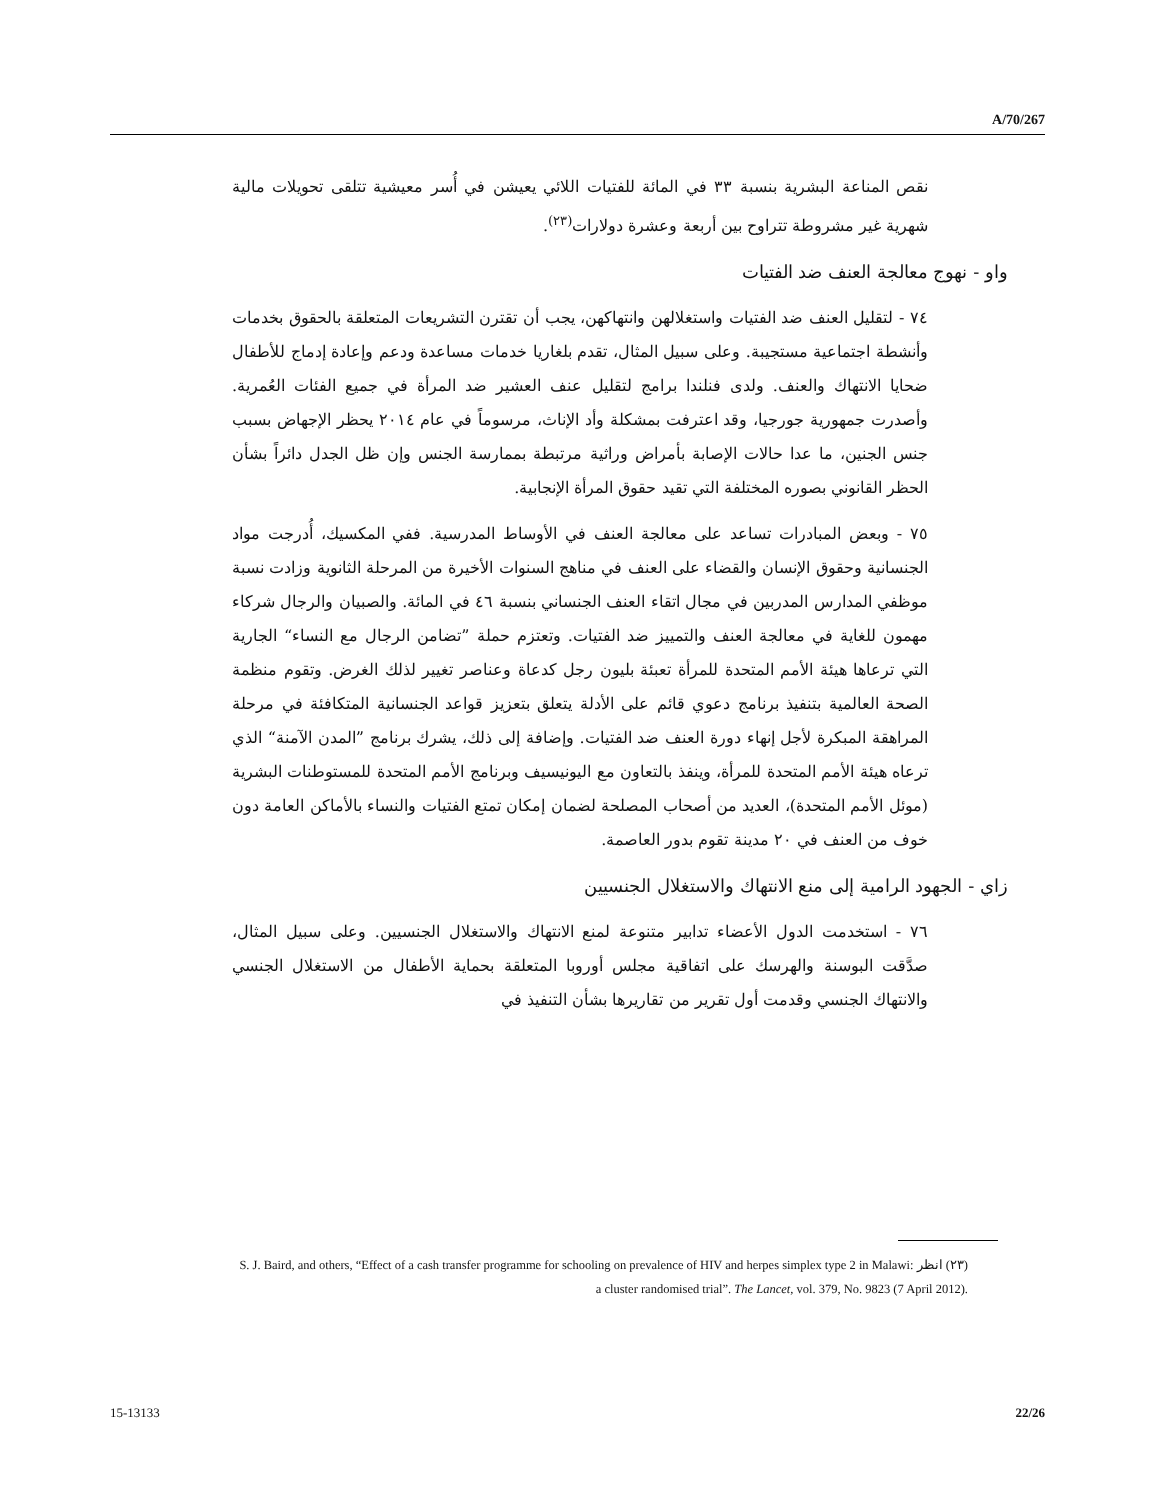A/70/267
نقص المناعة البشرية بنسبة ٣٣ في المائة للفتيات اللائي يعيشن في أُسر معيشية تتلقى تحويلات مالية شهرية غير مشروطة تتراوح بين أربعة وعشرة دولارات<sup>(٢٣)</sup>.
واو - نهوج معالجة العنف ضد الفتيات
٧٤ - لتقليل العنف ضد الفتيات واستغلالهن وانتهاكهن، يجب أن تقترن التشريعات المتعلقة بالحقوق بخدمات وأنشطة اجتماعية مستجيبة. وعلى سبيل المثال، تقدم بلغاريا خدمات مساعدة ودعم وإعادة إدماج للأطفال ضحايا الانتهاك والعنف. ولدى فنلندا برامج لتقليل عنف العشير ضد المرأة في جميع الفئات العُمرية. وأصدرت جمهورية جورجيا، وقد اعترفت بمشكلة وأد الإناث، مرسوماً في عام ٢٠١٤ يحظر الإجهاض بسبب جنس الجنين، ما عدا حالات الإصابة بأمراض وراثية مرتبطة بممارسة الجنس وإن ظل الجدل دائراً بشأن الحظر القانوني بصوره المختلفة التي تقيد حقوق المرأة الإنجابية.
٧٥ - وبعض المبادرات تساعد على معالجة العنف في الأوساط المدرسية. ففي المكسيك، أُدرجت مواد الجنسانية وحقوق الإنسان والقضاء على العنف في مناهج السنوات الأخيرة من المرحلة الثانوية وزادت نسبة موظفي المدارس المدربين في مجال اتقاء العنف الجنساني بنسبة ٤٦ في المائة. والصبيان والرجال شركاء مهمون للغاية في معالجة العنف والتمييز ضد الفتيات. وتعتزم حملة ”تضامن الرجال مع النساء“ الجارية التي ترعاها هيئة الأمم المتحدة للمرأة تعبئة بليون رجل كدعاة وعناصر تغيير لذلك الغرض. وتقوم منظمة الصحة العالمية بتنفيذ برنامج دعوي قائم على الأدلة يتعلق بتعزيز قواعد الجنسانية المتكافئة في مرحلة المراهقة المبكرة لأجل إنهاء دورة العنف ضد الفتيات. وإضافة إلى ذلك، يشرك برنامج ”المدن الآمنة“ الذي ترعاه هيئة الأمم المتحدة للمرأة، وينفذ بالتعاون مع اليونيسيف وبرنامج الأمم المتحدة للمستوطنات البشرية (موئل الأمم المتحدة)، العديد من أصحاب المصلحة لضمان إمكان تمتع الفتيات والنساء بالأماكن العامة دون خوف من العنف في ٢٠ مدينة تقوم بدور العاصمة.
زاي - الجهود الرامية إلى منع الانتهاك والاستغلال الجنسيين
٧٦ - استخدمت الدول الأعضاء تدابير متنوعة لمنع الانتهاك والاستغلال الجنسيين. وعلى سبيل المثال، صدَّقت البوسنة والهرسك على اتفاقية مجلس أوروبا المتعلقة بحماية الأطفال من الاستغلال الجنسي والانتهاك الجنسي وقدمت أول تقرير من تقاريرها بشأن التنفيذ في
(٢٣) انظر S. J. Baird, and others, “Effect of a cash transfer programme for schooling on prevalence of HIV and herpes simplex type 2 in Malawi: a cluster randomised trial”. The Lancet, vol. 379, No. 9823 (7 April 2012).
15-13133 22/26